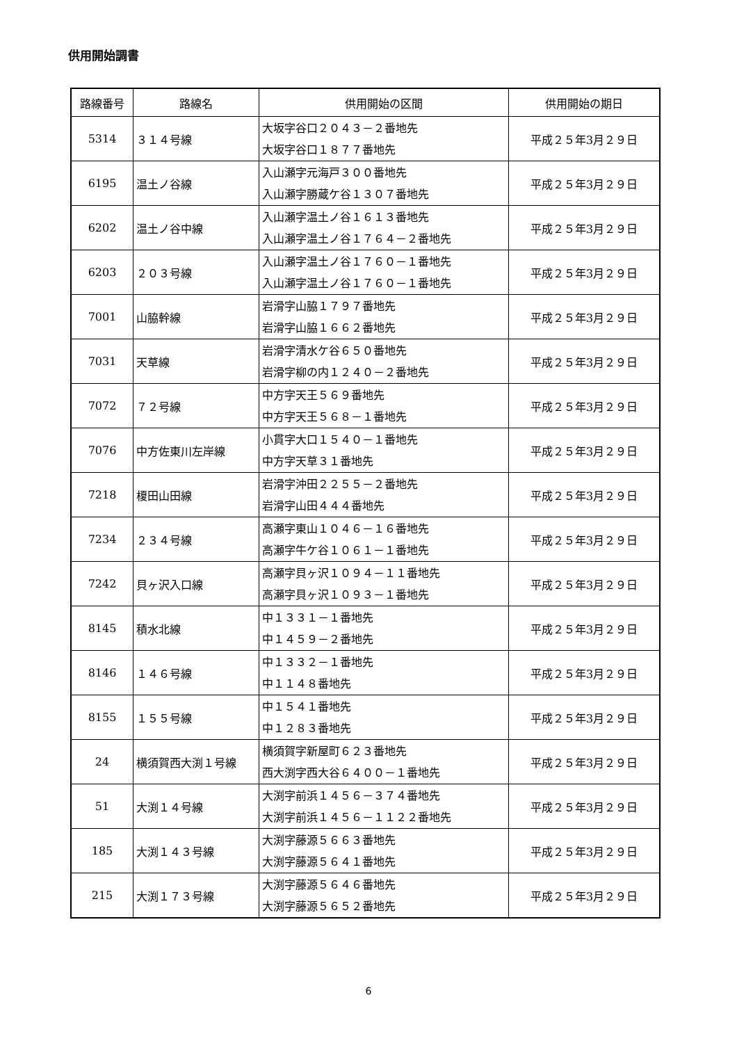供用開始調書
| 路線番号 | 路線名 | 供用開始の区間 | 供用開始の期日 |
| --- | --- | --- | --- |
| 5314 | ３１４号線 | 大坂字谷口２０４３－２番地先 大坂字谷口１８７７番地先 | 平成２５年3月２９日 |
| 6195 | 温土ノ谷線 | 入山瀬字元海戸３００番地先 入山瀬字勝蔵ケ谷１３０７番地先 | 平成２５年3月２９日 |
| 6202 | 温土ノ谷中線 | 入山瀬字温土ノ谷１６１３番地先 入山瀬字温土ノ谷１７６４－２番地先 | 平成２５年3月２９日 |
| 6203 | ２０３号線 | 入山瀬字温土ノ谷１７６０－１番地先 入山瀬字温土ノ谷１７６０－１番地先 | 平成２５年3月２９日 |
| 7001 | 山脇幹線 | 岩滑字山脇１７９７番地先 岩滑字山脇１６６２番地先 | 平成２５年3月２９日 |
| 7031 | 天草線 | 岩滑字清水ケ谷６５０番地先 岩滑字柳の内１２４０－２番地先 | 平成２５年3月２９日 |
| 7072 | ７２号線 | 中方字天王５６９番地先 中方字天王５６８－１番地先 | 平成２５年3月２９日 |
| 7076 | 中方佐東川左岸線 | 小貫字大口１５４０－１番地先 中方字天草３１番地先 | 平成２５年3月２９日 |
| 7218 | 榎田山田線 | 岩滑字沖田２２５５－２番地先 岩滑字山田４４４番地先 | 平成２５年3月２９日 |
| 7234 | ２３４号線 | 高瀬字東山１０４６－１６番地先 高瀬字牛ケ谷１０６１－１番地先 | 平成２５年3月２９日 |
| 7242 | 貝ヶ沢入口線 | 高瀬字貝ヶ沢１０９４－１１番地先 高瀬字貝ヶ沢１０９３－１番地先 | 平成２５年3月２９日 |
| 8145 | 積水北線 | 中１３３１－１番地先 中１４５９－２番地先 | 平成２５年3月２９日 |
| 8146 | １４６号線 | 中１３３２－１番地先 中１１４８番地先 | 平成２５年3月２９日 |
| 8155 | １５５号線 | 中１５４１番地先 中１２８３番地先 | 平成２５年3月２９日 |
| 24 | 横須賀西大渕１号線 | 横須賀字新屋町６２３番地先 西大渕字西大谷６４００－１番地先 | 平成２５年3月２９日 |
| 51 | 大渕１４号線 | 大渕字前浜１４５６－３７４番地先 大渕字前浜１４５６－１１２２番地先 | 平成２５年3月２９日 |
| 185 | 大渕１４３号線 | 大渕字藤源５６６３番地先 大渕字藤源５６４１番地先 | 平成２５年3月２９日 |
| 215 | 大渕１７３号線 | 大渕字藤源５６４６番地先 大渕字藤源５６５２番地先 | 平成２５年3月２９日 |
6